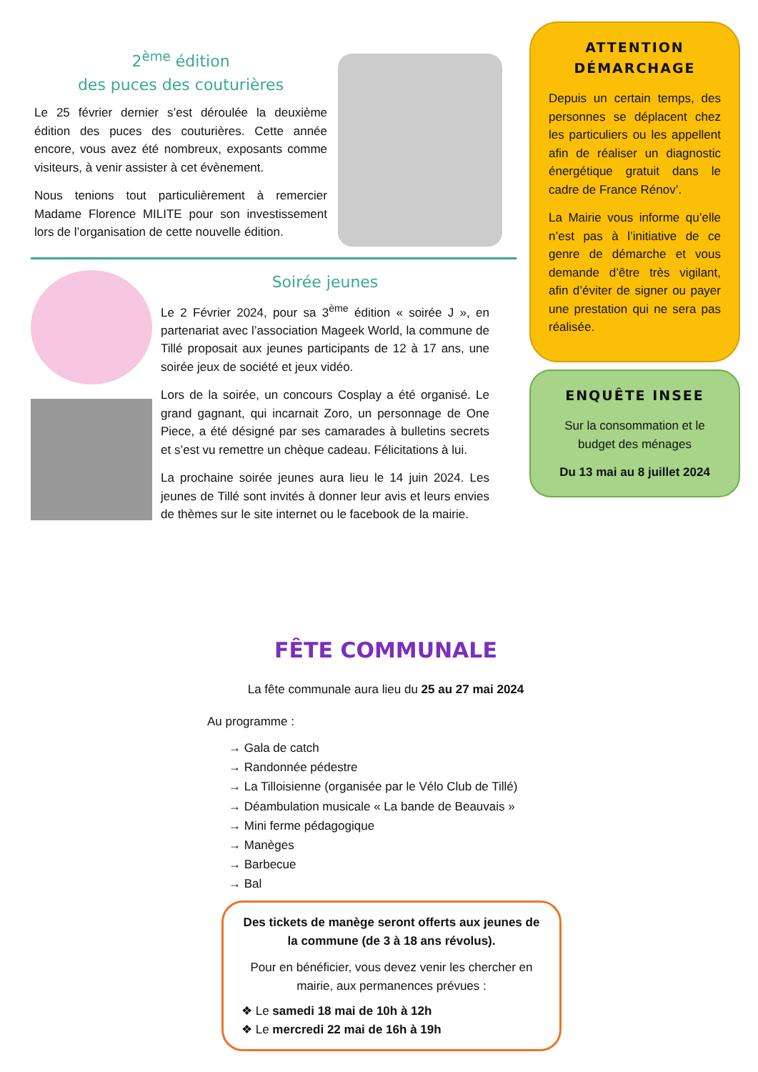2<sup>ème</sup> édition
des puces des couturières
Le 25 février dernier s’est déroulée la deuxième édition des puces des couturières. Cette année encore, vous avez été nombreux, exposants comme visiteurs, à venir assister à cet évènement.
Nous tenions tout particulièrement à remercier Madame Florence MILITE pour son investissement lors de l’organisation de cette nouvelle édition.
Soirée jeunes
Le 2 Février 2024, pour sa 3<sup>ème</sup> édition « soirée J », en partenariat avec l’association Mageek World, la commune de Tillé proposait aux jeunes participants de 12 à 17 ans, une soirée jeux de société et jeux vidéo.
Lors de la soirée, un concours Cosplay a été organisé. Le grand gagnant, qui incarnait Zoro, un personnage de One Piece, a été désigné par ses camarades à bulletins secrets et s’est vu remettre un chèque cadeau. Félicitations à lui.
La prochaine soirée jeunes aura lieu le 14 juin 2024. Les jeunes de Tillé sont invités à donner leur avis et leurs envies de thèmes sur le site internet ou le facebook de la mairie.
ATTENTION
DÉMARCHAGE
Depuis un certain temps, des personnes se déplacent chez les particuliers ou les appellent afin de réaliser un diagnostic énergétique gratuit dans le cadre de France Rénov’.
La Mairie vous informe qu’elle n’est pas à l’initiative de ce genre de démarche et vous demande d’être très vigilant, afin d’éviter de signer ou payer une prestation qui ne sera pas réalisée.
ENQUÊTE INSEE
Sur la consommation et le budget des ménages
Du 13 mai au 8 juillet 2024
FÊTE COMMUNALE
La fête communale aura lieu du 25 au 27 mai 2024
Au programme :
→ Gala de catch
→ Randonnée pédestre
→ La Tilloisienne (organisée par le Vélo Club de Tillé)
→ Déambulation musicale « La bande de Beauvais »
→ Mini ferme pédagogique
→ Manèges
→ Barbecue
→ Bal
Des tickets de manège seront offerts aux jeunes de la commune (de 3 à 18 ans révolus).
Pour en bénéficier, vous devez venir les chercher en mairie, aux permanences prévues :
❖ Le samedi 18 mai de 10h à 12h
❖ Le mercredi 22 mai de 16h à 19h